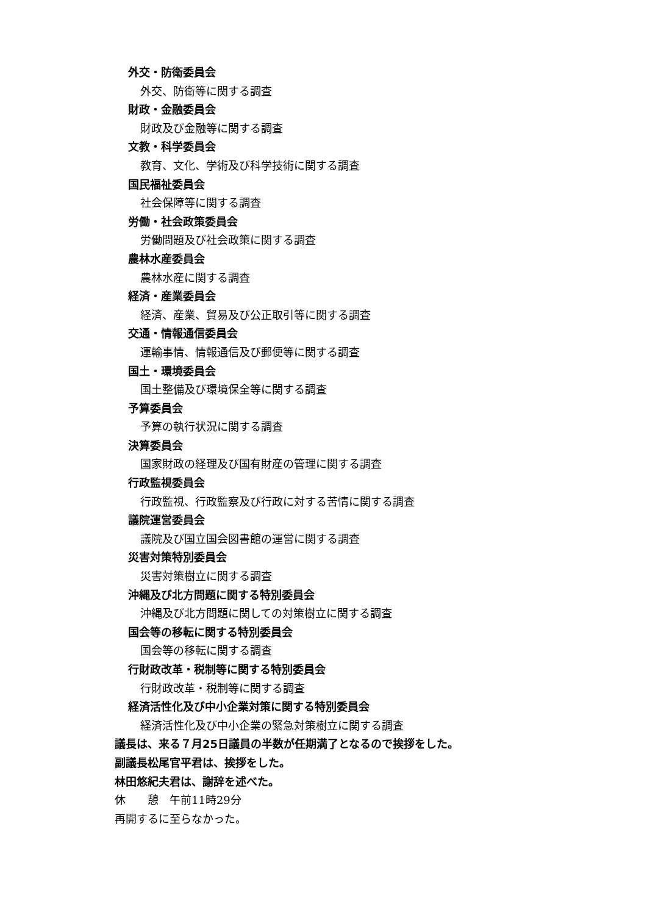外交・防衛委員会
外交、防衛等に関する調査
財政・金融委員会
財政及び金融等に関する調査
文教・科学委員会
教育、文化、学術及び科学技術に関する調査
国民福祉委員会
社会保障等に関する調査
労働・社会政策委員会
労働問題及び社会政策に関する調査
農林水産委員会
農林水産に関する調査
経済・産業委員会
経済、産業、貿易及び公正取引等に関する調査
交通・情報通信委員会
運輸事情、情報通信及び郵便等に関する調査
国土・環境委員会
国土整備及び環境保全等に関する調査
予算委員会
予算の執行状況に関する調査
決算委員会
国家財政の経理及び国有財産の管理に関する調査
行政監視委員会
行政監視、行政監察及び行政に対する苦情に関する調査
議院運営委員会
議院及び国立国会図書館の運営に関する調査
災害対策特別委員会
災害対策樹立に関する調査
沖縄及び北方問題に関する特別委員会
沖縄及び北方問題に関しての対策樹立に関する調査
国会等の移転に関する特別委員会
国会等の移転に関する調査
行財政改革・税制等に関する特別委員会
行財政改革・税制等に関する調査
経済活性化及び中小企業対策に関する特別委員会
経済活性化及び中小企業の緊急対策樹立に関する調査
議長は、来る７月25日議員の半数が任期満了となるので挨拶をした。
副議長松尾官平君は、挨拶をした。
林田悠紀夫君は、謝辞を述べた。
休　　憩　午前11時29分
再開するに至らなかった。